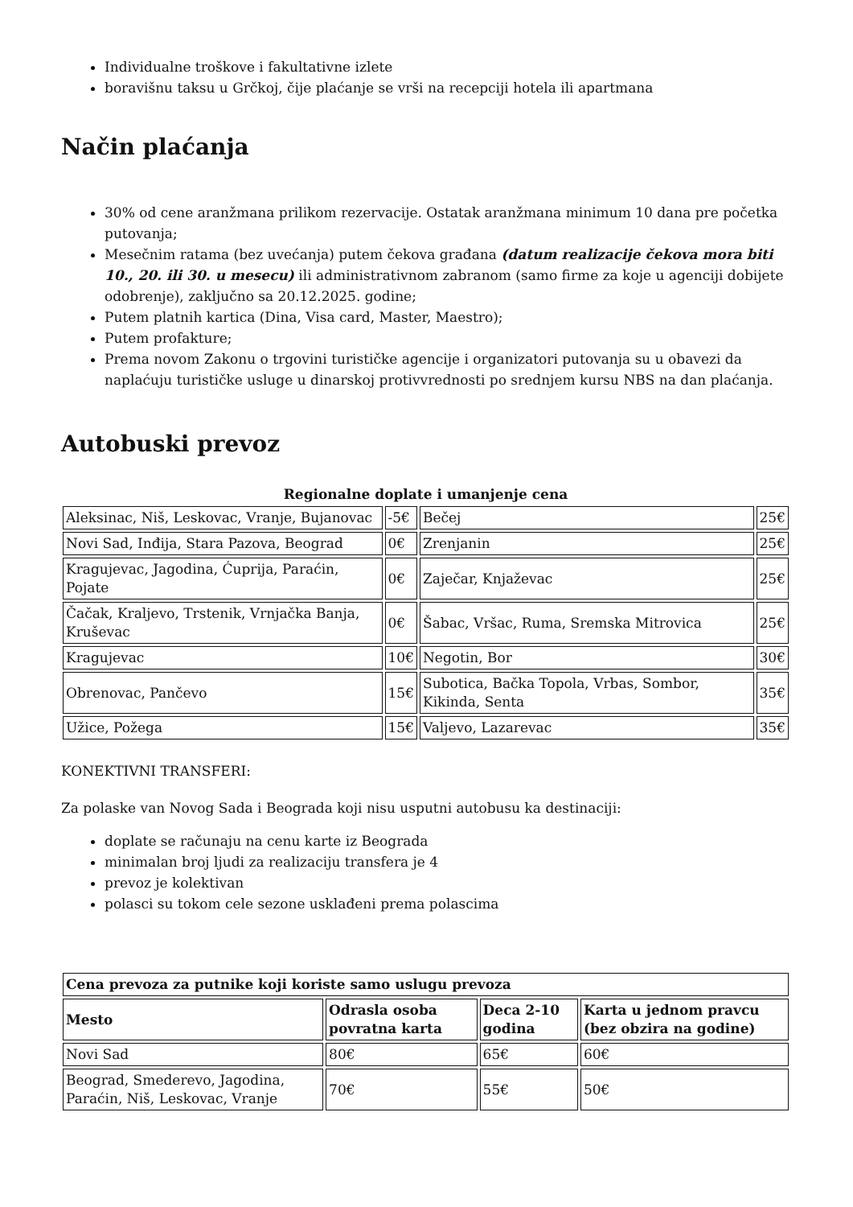Individualne troškove i fakultativne izlete
boravišnu taksu u Grčkoj, čije plaćanje se vrši na recepciji hotela ili apartmana
Način plaćanja
30% od cene aranžmana prilikom rezervacije. Ostatak aranžmana minimum 10 dana pre početka putovanja;
Mesečnim ratama (bez uvećanja) putem čekova građana (datum realizacije čekova mora biti 10., 20. ili 30. u mesecu) ili administrativnom zabranom (samo firme za koje u agenciji dobijete odobrenje), zaključno sa 20.12.2025. godine;
Putem platnih kartica (Dina, Visa card, Master, Maestro);
Putem profakture;
Prema novom Zakonu o trgovini turističke agencije i organizatori putovanja su u obavezi da naplaćuju turističke usluge u dinarskoj protivvrednosti po srednjem kursu NBS na dan plaćanja.
Autobuski prevoz
Regionalne doplate i umanjenje cena
| Aleksinac, Niš, Leskovac, Vranje, Bujanovac | -5€ | Bečej | 25€ |
| Novi Sad, Inđija, Stara Pazova, Beograd | 0€ | Zrenjanin | 25€ |
| Kragujevac, Jagodina, Ćuprija, Paraćin, Pojate | 0€ | Zaječar, Knjaževac | 25€ |
| Čačak, Kraljevo, Trstenik, Vrnjačka Banja, Kruševac | 0€ | Šabac, Vršac, Ruma, Sremska Mitrovica | 25€ |
| Kragujevac | 10€ | Negotin, Bor | 30€ |
| Obrenovac, Pančevo | 15€ | Subotica, Bačka Topola, Vrbas, Sombor, Kikinda, Senta | 35€ |
| Užice, Požega | 15€ | Valjevo, Lazarevac | 35€ |
KONEKTIVNI TRANSFERI:
Za polaske van Novog Sada i Beograda koji nisu usputni autobusu ka destinaciji:
doplate se računaju na cenu karte iz Beograda
minimalan broj ljudi za realizaciju transfera je 4
prevoz je kolektivan
polasci su tokom cele sezone usklađeni prema polascima
| Cena prevoza za putnike koji koriste samo uslugu prevoza | | | |
| --- | --- | --- | --- |
| Mesto | Odrasla osoba povratna karta | Deca 2-10 godina | Karta u jednom pravcu (bez obzira na godine) |
| Novi Sad | 80€ | 65€ | 60€ |
| Beograd, Smederevo, Jagodina, Paraćin, Niš, Leskovac, Vranje | 70€ | 55€ | 50€ |